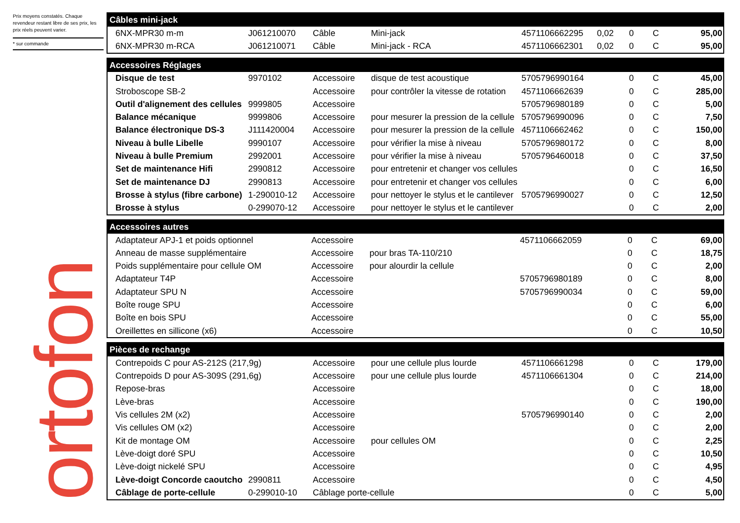Prix moyens constatés. Chaque revendeur restant libre de ses prix, les prix réels peuvent varier.
* sur commande
ortofon
| Câbles mini-jack | | | | | | | | |
| --- | --- | --- | --- | --- | --- | --- | --- | --- |
| 6NX-MPR30 m-m | J061210070 | Câble | Mini-jack | 4571106662295 | 0,02 | 0 | C | 95,00 |
| 6NX-MPR30 m-RCA | J061210071 | Câble | Mini-jack - RCA | 4571106662301 | 0,02 | 0 | C | 95,00 |
| Accessoires Réglages | | | | | | | | |
| --- | --- | --- | --- | --- | --- | --- | --- | --- |
| Disque de test | 9970102 | Accessoire | disque de test acoustique | 5705796990164 | | 0 | C | 45,00 |
| Stroboscope SB-2 | | Accessoire | pour contrôler la vitesse de rotation | 4571106662639 | | 0 | C | 285,00 |
| Outil d'alignement des cellules | 9999805 | Accessoire | | 5705796980189 | | 0 | C | 5,00 |
| Balance mécanique | 9999806 | Accessoire | pour mesurer la pression de la cellule | 5705796990096 | | 0 | C | 7,50 |
| Balance électronique DS-3 | J111420004 | Accessoire | pour mesurer la pression de la cellule | 4571106662462 | | 0 | C | 150,00 |
| Niveau à bulle Libelle | 9990107 | Accessoire | pour vérifier la mise à niveau | 5705796980172 | | 0 | C | 8,00 |
| Niveau à bulle Premium | 2992001 | Accessoire | pour vérifier la mise à niveau | 5705796460018 | | 0 | C | 37,50 |
| Set de maintenance Hifi | 2990812 | Accessoire | pour entretenir et changer vos cellules | | | 0 | C | 16,50 |
| Set de maintenance DJ | 2990813 | Accessoire | pour entretenir et changer vos cellules | | | 0 | C | 6,00 |
| Brosse à stylus (fibre carbone) | 1-290010-12 | Accessoire | pour nettoyer le stylus et le cantilever | 5705796990027 | | 0 | C | 12,50 |
| Brosse à stylus | 0-299070-12 | Accessoire | pour nettoyer le stylus et le cantilever | | | 0 | C | 2,00 |
| Accessoires autres | | | | | | | |
| --- | --- | --- | --- | --- | --- | --- | --- |
| Adaptateur APJ-1 et poids optionnel | Accessoire | | 4571106662059 | | 0 | C | 69,00 |
| Anneau de masse supplémentaire | Accessoire | pour bras TA-110/210 | | | 0 | C | 18,75 |
| Poids supplémentaire pour cellule OM | Accessoire | pour alourdir la cellule | | | 0 | C | 2,00 |
| Adaptateur T4P | Accessoire | | 5705796980189 | | 0 | C | 8,00 |
| Adaptateur SPU N | Accessoire | | 5705796990034 | | 0 | C | 59,00 |
| Boîte rouge SPU | Accessoire | | | | 0 | C | 6,00 |
| Boîte en bois SPU | Accessoire | | | | 0 | C | 55,00 |
| Oreillettes en sillicone (x6) | Accessoire | | | | 0 | C | 10,50 |
| Pièces de rechange | | | | | | | | |
| --- | --- | --- | --- | --- | --- | --- | --- | --- |
| Contrepoids C pour AS-212S (217,9g) | | Accessoire | pour une cellule plus lourde | 4571106661298 | | 0 | C | 179,00 |
| Contrepoids D pour AS-309S (291,6g) | | Accessoire | pour une cellule plus lourde | 4571106661304 | | 0 | C | 214,00 |
| Repose-bras | | Accessoire | | | | 0 | C | 18,00 |
| Lève-bras | | Accessoire | | | | 0 | C | 190,00 |
| Vis cellules 2M (x2) | | Accessoire | | 5705796990140 | | 0 | C | 2,00 |
| Vis cellules OM (x2) | | Accessoire | | | | 0 | C | 2,00 |
| Kit de montage OM | | Accessoire | pour cellules OM | | | 0 | C | 2,25 |
| Lève-doigt doré SPU | | Accessoire | | | | 0 | C | 10,50 |
| Lève-doigt nickelé SPU | | Accessoire | | | | 0 | C | 4,95 |
| Lève-doigt Concorde caoutcho | 2990811 | Accessoire | | | | 0 | C | 4,50 |
| Câblage de porte-cellule | 0-299010-10 | Câblage porte-cellule | | | | 0 | C | 5,00 |